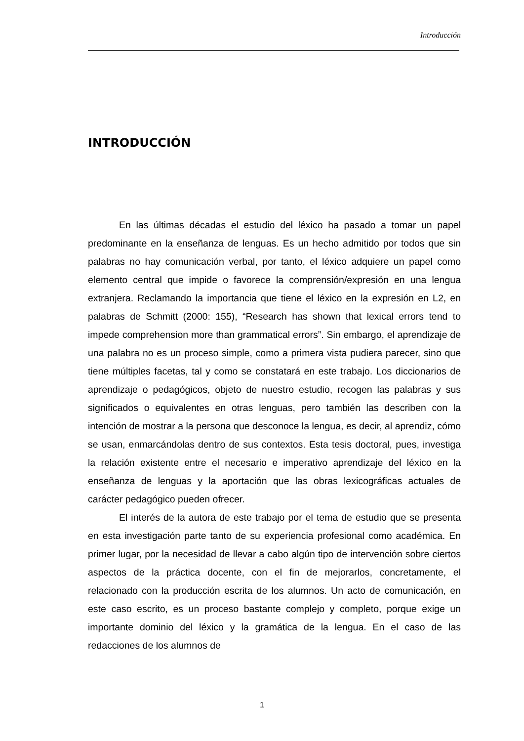Introducción
INTRODUCCIÓN
En las últimas décadas el estudio del léxico ha pasado a tomar un papel predominante en la enseñanza de lenguas. Es un hecho admitido por todos que sin palabras no hay comunicación verbal, por tanto, el léxico adquiere un papel como elemento central que impide o favorece la comprensión/expresión en una lengua extranjera. Reclamando la importancia que tiene el léxico en la expresión en L2, en palabras de Schmitt (2000: 155), “Research has shown that lexical errors tend to impede comprehension more than grammatical errors”. Sin embargo, el aprendizaje de una palabra no es un proceso simple, como a primera vista pudiera parecer, sino que tiene múltiples facetas, tal y como se constatará en este trabajo. Los diccionarios de aprendizaje o pedagógicos, objeto de nuestro estudio, recogen las palabras y sus significados o equivalentes en otras lenguas, pero también las describen con la intención de mostrar a la persona que desconoce la lengua, es decir, al aprendiz, cómo se usan, enmarcándolas dentro de sus contextos. Esta tesis doctoral, pues, investiga la relación existente entre el necesario e imperativo aprendizaje del léxico en la enseñanza de lenguas y la aportación que las obras lexicográficas actuales de carácter pedagógico pueden ofrecer.
El interés de la autora de este trabajo por el tema de estudio que se presenta en esta investigación parte tanto de su experiencia profesional como académica. En primer lugar, por la necesidad de llevar a cabo algún tipo de intervención sobre ciertos aspectos de la práctica docente, con el fin de mejorarlos, concretamente, el relacionado con la producción escrita de los alumnos. Un acto de comunicación, en este caso escrito, es un proceso bastante complejo y completo, porque exige un importante dominio del léxico y la gramática de la lengua. En el caso de las redacciones de los alumnos de
1